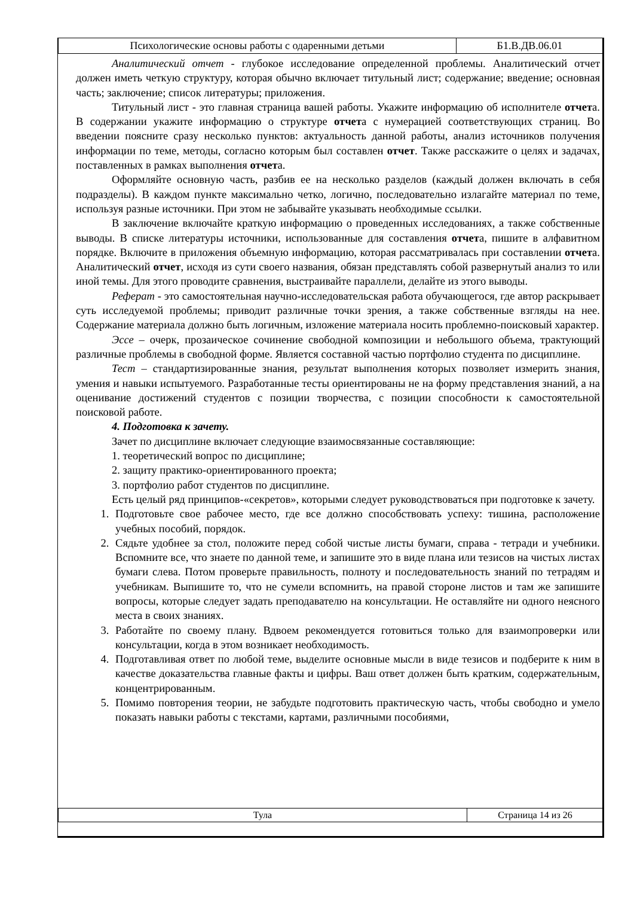| Психологические основы работы с одаренными детьми | Б1.В.ДВ.06.01 |
Аналитический отчет - глубокое исследование определенной проблемы. Аналитический отчет должен иметь четкую структуру, которая обычно включает титульный лист; содержание; введение; основная часть; заключение; список литературы; приложения.
Титульный лист - это главная страница вашей работы. Укажите информацию об исполнителе отчета. В содержании укажите информацию о структуре отчета с нумерацией соответствующих страниц. Во введении поясните сразу несколько пунктов: актуальность данной работы, анализ источников получения информации по теме, методы, согласно которым был составлен отчет. Также расскажите о целях и задачах, поставленных в рамках выполнения отчета.
Оформляйте основную часть, разбив ее на несколько разделов (каждый должен включать в себя подразделы). В каждом пункте максимально четко, логично, последовательно излагайте материал по теме, используя разные источники. При этом не забывайте указывать необходимые ссылки.
В заключение включайте краткую информацию о проведенных исследованиях, а также собственные выводы. В списке литературы источники, использованные для составления отчета, пишите в алфавитном порядке. Включите в приложения объемную информацию, которая рассматривалась при составлении отчета. Аналитический отчет, исходя из сути своего названия, обязан представлять собой развернутый анализ то или иной темы. Для этого проводите сравнения, выстраивайте параллели, делайте из этого выводы.
Реферат - это самостоятельная научно-исследовательская работа обучающегося, где автор раскрывает суть исследуемой проблемы; приводит различные точки зрения, а также собственные взгляды на нее. Содержание материала должно быть логичным, изложение материала носить проблемно-поисковый характер.
Эссе – очерк, прозаическое сочинение свободной композиции и небольшого объема, трактующий различные проблемы в свободной форме. Является составной частью портфолио студента по дисциплине.
Тест – стандартизированные знания, результат выполнения которых позволяет измерить знания, умения и навыки испытуемого. Разработанные тесты ориентированы не на форму представления знаний, а на оценивание достижений студентов с позиции творчества, с позиции способности к самостоятельной поисковой работе.
4. Подготовка к зачету.
Зачет по дисциплине включает следующие взаимосвязанные составляющие:
1. теоретический вопрос по дисциплине;
2. защиту практико-ориентированного проекта;
3. портфолио работ студентов по дисциплине.
Есть целый ряд принципов-«секретов», которыми следует руководствоваться при подготовке к зачету.
1. Подготовьте свое рабочее место, где все должно способствовать успеху: тишина, расположение учебных пособий, порядок.
2. Сядьте удобнее за стол, положите перед собой чистые листы бумаги, справа - тетради и учебники. Вспомните все, что знаете по данной теме, и запишите это в виде плана или тезисов на чистых листах бумаги слева. Потом проверьте правильность, полноту и последовательность знаний по тетрадям и учебникам. Выпишите то, что не сумели вспомнить, на правой стороне листов и там же запишите вопросы, которые следует задать преподавателю на консультации. Не оставляйте ни одного неясного места в своих знаниях.
3. Работайте по своему плану. Вдвоем рекомендуется готовиться только для взаимопроверки или консультации, когда в этом возникает необходимость.
4. Подготавливая ответ по любой теме, выделите основные мысли в виде тезисов и подберите к ним в качестве доказательства главные факты и цифры. Ваш ответ должен быть кратким, содержательным, концентрированным.
5. Помимо повторения теории, не забудьте подготовить практическую часть, чтобы свободно и умело показать навыки работы с текстами, картами, различными пособиями,
| Тула | Страница 14 из 26 |